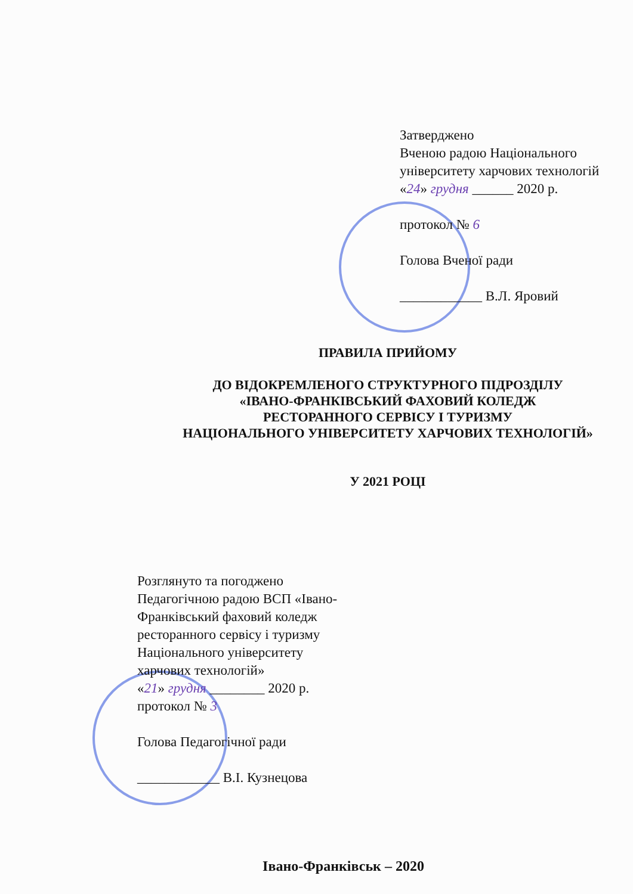Затверджено
Вченою радою Національного
університету харчових технологій
«24» грудня ______ 2020 р.
протокол № 6
Голова Вченої ради
____________ В.Л. Яровий
ПРАВИЛА ПРИЙОМУ
ДО ВІДОКРЕМЛЕНОГО СТРУКТУРНОГО ПІДРОЗДІЛУ
«ІВАНО-ФРАНКІВСЬКИЙ ФАХОВИЙ КОЛЕДЖ
РЕСТОРАННОГО СЕРВІСУ І ТУРИЗМУ
НАЦІОНАЛЬНОГО УНІВЕРСИТЕТУ ХАРЧОВИХ ТЕХНОЛОГІЙ»
У 2021 РОЦІ
Розглянуто та погоджено
Педагогічною радою ВСП «Івано-
Франківський фаховий коледж
ресторанного сервісу і туризму
Національного університету
харчових технологій»
«21» грудня ________ 2020 р.
протокол № 3
Голова Педагогічної ради
____________ В.І. Кузнецова
Івано-Франківськ – 2020